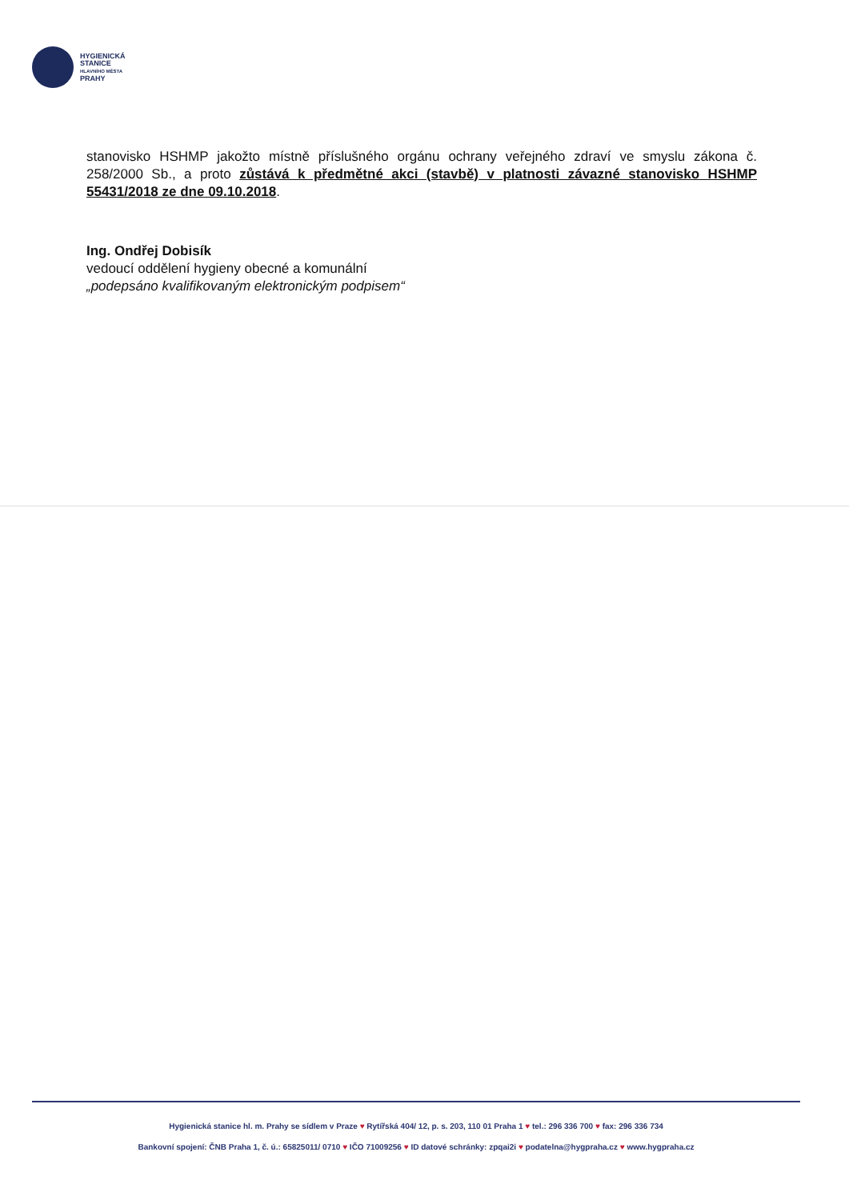HYGIENICKÁ
STANICE
HLAVNÍHO MĚSTA
PRAHY
stanovisko HSHMP jakožto místně příslušného orgánu ochrany veřejného zdraví ve smyslu zákona č. 258/2000 Sb., a proto zůstává k předmětné akci (stavbě) v platnosti závazné stanovisko HSHMP 55431/2018 ze dne 09.10.2018.
Ing. Ondřej Dobisík
vedoucí oddělení hygieny obecné a komunální
„podepsáno kvalifikovaným elektronickým podpisem“
Hygienická stanice hl. m. Prahy se sídlem v Praze ♥ Rytířská 404/ 12, p. s. 203, 110 01 Praha 1 ♥ tel.: 296 336 700 ♥ fax: 296 336 734
Bankovní spojení: ČNB Praha 1, č. ú.: 65825011/ 0710 ♥ IČO 71009256 ♥ ID datové schránky: zpqai2i ♥ podatelna@hygpraha.cz ♥ www.hygpraha.cz